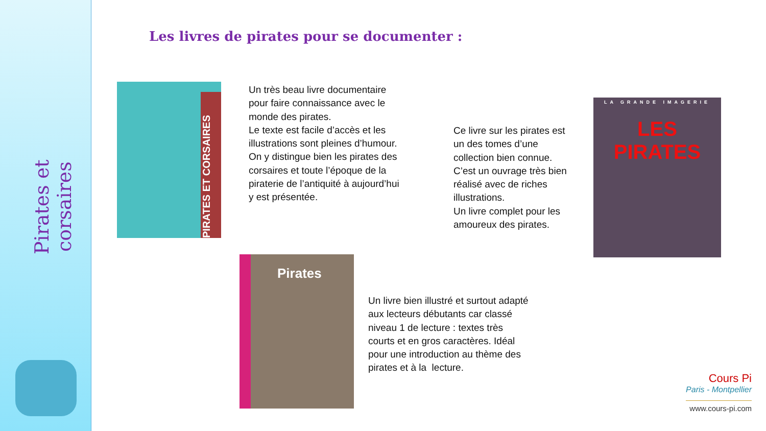Pirates et corsaires
Les livres de pirates pour se documenter :
PIRATES ET CORSAIRES
Un très beau livre documentaire pour faire connaissance avec le monde des pirates.
Le texte est facile d’accès et les illustrations sont pleines d’humour. On y distingue bien les pirates des corsaires et toute l’époque de la piraterie de l’antiquité à aujourd’hui y est présentée.
Ce livre sur les pirates est un des tomes d’une collection bien connue. C’est un ouvrage très bien réalisé avec de riches illustrations.
Un livre complet pour les amoureux des pirates.
LA GRANDE IMAGERIE
LES PIRATES
Pirates
Un livre bien illustré et surtout adapté aux lecteurs débutants car classé niveau 1 de lecture : textes très courts et en gros caractères. Idéal pour une introduction au thème des pirates et à la lecture.
Cours Pi
Paris - Montpellier
www.cours-pi.com